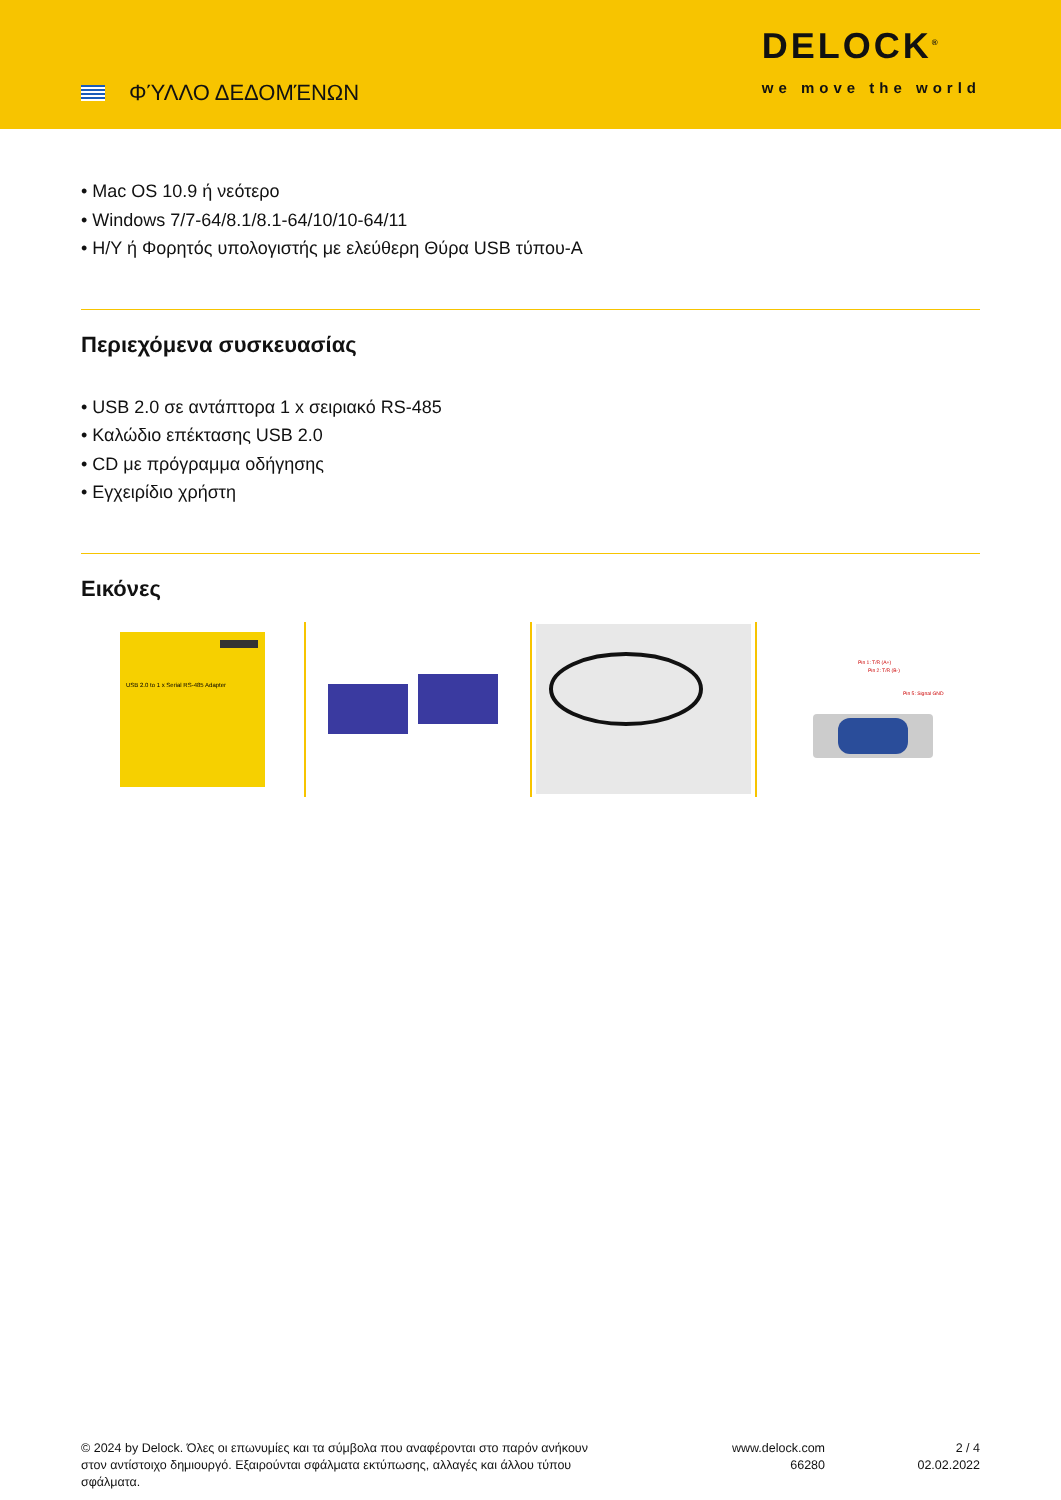ΦΎΛΛΟ ΔΕΔΟΜΈΝΩΝ
DELOCK<sup>®</sup>
we move the world
• Mac OS 10.9 ή νεότερο
• Windows 7/7-64/8.1/8.1-64/10/10-64/11
• Η/Υ ή Φορητός υπολογιστής με ελεύθερη Θύρα USB τύπου-A
Περιεχόμενα συσκευασίας
• USB 2.0 σε αντάπτορα 1 x σειριακό RS-485
• Καλώδιο επέκτασης USB 2.0
• CD με πρόγραμμα οδήγησης
• Εγχειρίδιο χρήστη
Εικόνες
USB 2.0 to 1 x Serial RS-485 Adapter
Pin 1: T/R (A+)
Pin 2: T/R (B-)
Pin 5: Signal GND
© 2024 by Delock. Όλες οι επωνυμίες και τα σύμβολα που αναφέρονται στο παρόν ανήκουν στον αντίστοιχο δημιουργό. Εξαιρούνται σφάλματα εκτύπωσης, αλλαγές και άλλου τύπου σφάλματα.
www.delock.com
66280
2 / 4
02.02.2022